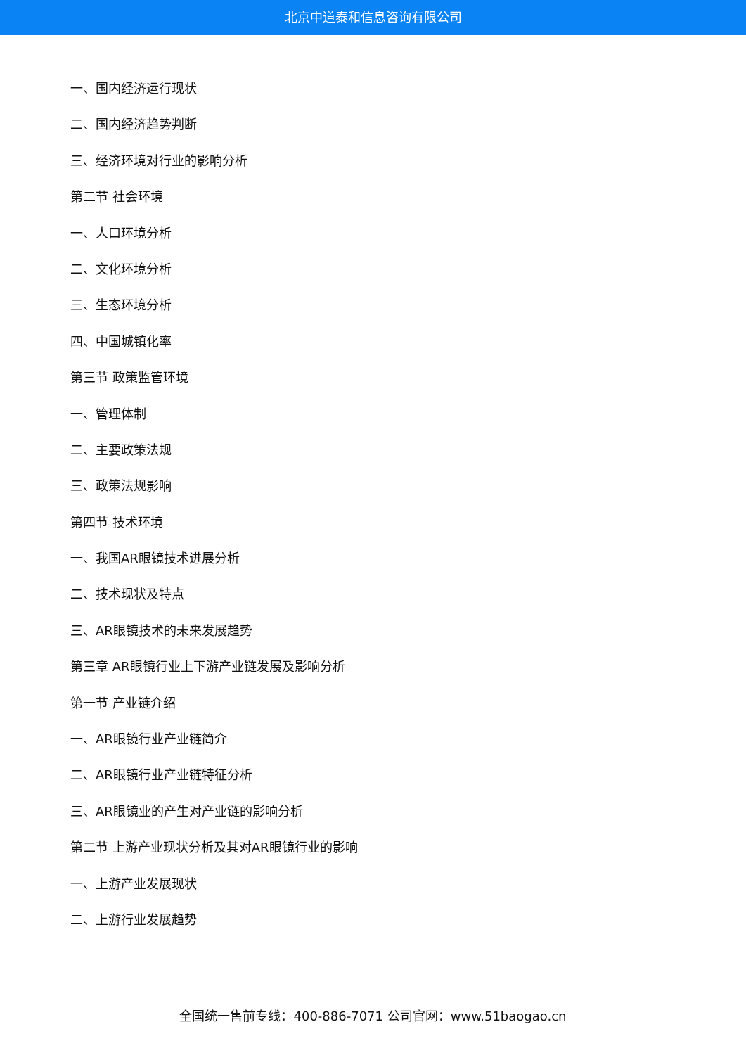北京中道泰和信息咨询有限公司
一、国内经济运行现状
二、国内经济趋势判断
三、经济环境对行业的影响分析
第二节 社会环境
一、人口环境分析
二、文化环境分析
三、生态环境分析
四、中国城镇化率
第三节 政策监管环境
一、管理体制
二、主要政策法规
三、政策法规影响
第四节 技术环境
一、我国AR眼镜技术进展分析
二、技术现状及特点
三、AR眼镜技术的未来发展趋势
第三章 AR眼镜行业上下游产业链发展及影响分析
第一节 产业链介绍
一、AR眼镜行业产业链简介
二、AR眼镜行业产业链特征分析
三、AR眼镜业的产生对产业链的影响分析
第二节 上游产业现状分析及其对AR眼镜行业的影响
一、上游产业发展现状
二、上游行业发展趋势
全国统一售前专线：400-886-7071 公司官网：www.51baogao.cn